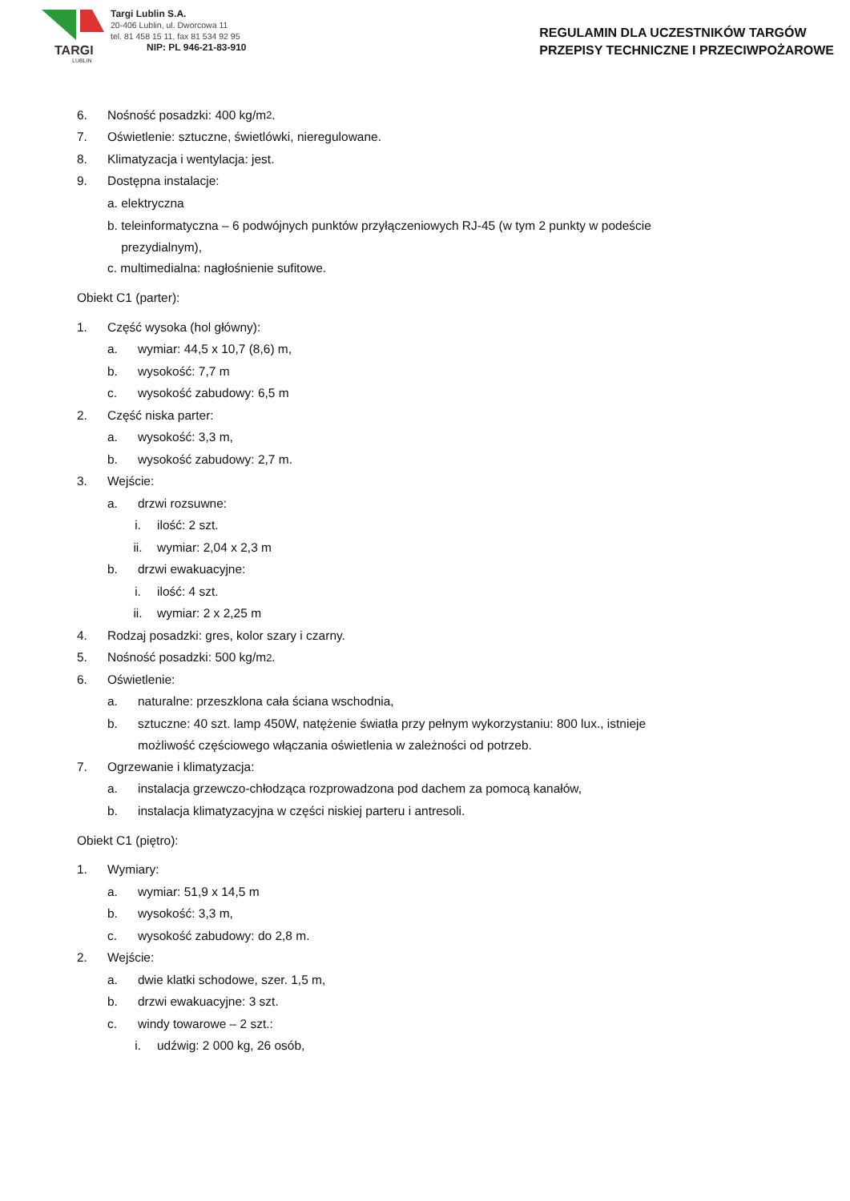TARGI
LUBLIN
Targi Lublin S.A.
20-406 Lublin, ul. Dworcowa 11
tel. 81 458 15 11, fax 81 534 92 95
NIP: PL 946-21-83-910
REGULAMIN DLA UCZESTNIKÓW TARGÓW
PRZEPISY TECHNICZNE I PRZECIWPOŻAROWE
6. Nośność posadzki: 400 kg/m<sup>2</sup>.
7. Oświetlenie: sztuczne, świetlówki, nieregulowane.
8. Klimatyzacja i wentylacja: jest.
9. Dostępna instalacje:
a. elektryczna
b. teleinformatyczna – 6 podwójnych punktów przyłączeniowych RJ-45 (w tym 2 punkty w podeście
prezydialnym),
c. multimedialna: nagłośnienie sufitowe.
Obiekt C1 (parter):
1. Część wysoka (hol główny):
a. wymiar: 44,5 x 10,7 (8,6) m,
b. wysokość: 7,7 m
c. wysokość zabudowy: 6,5 m
2. Część niska parter:
a. wysokość: 3,3 m,
b. wysokość zabudowy: 2,7 m.
3. Wejście:
a. drzwi rozsuwne:
i. ilość: 2 szt.
ii. wymiar: 2,04 x 2,3 m
b. drzwi ewakuacyjne:
i. ilość: 4 szt.
ii. wymiar: 2 x 2,25 m
4. Rodzaj posadzki: gres, kolor szary i czarny.
5. Nośność posadzki: 500 kg/m<sup>2</sup>.
6. Oświetlenie:
a. naturalne: przeszklona cała ściana wschodnia,
b. sztuczne: 40 szt. lamp 450W, natężenie światła przy pełnym wykorzystaniu: 800 lux., istnieje
możliwość częściowego włączania oświetlenia w zależności od potrzeb.
7. Ogrzewanie i klimatyzacja:
a. instalacja grzewczo-chłodząca rozprowadzona pod dachem za pomocą kanałów,
b. instalacja klimatyzacyjna w części niskiej parteru i antresoli.
Obiekt C1 (piętro):
1. Wymiary:
a. wymiar: 51,9 x 14,5 m
b. wysokość: 3,3 m,
c. wysokość zabudowy: do 2,8 m.
2. Wejście:
a. dwie klatki schodowe, szer. 1,5 m,
b. drzwi ewakuacyjne: 3 szt.
c. windy towarowe – 2 szt.:
i. udźwig: 2 000 kg, 26 osób,